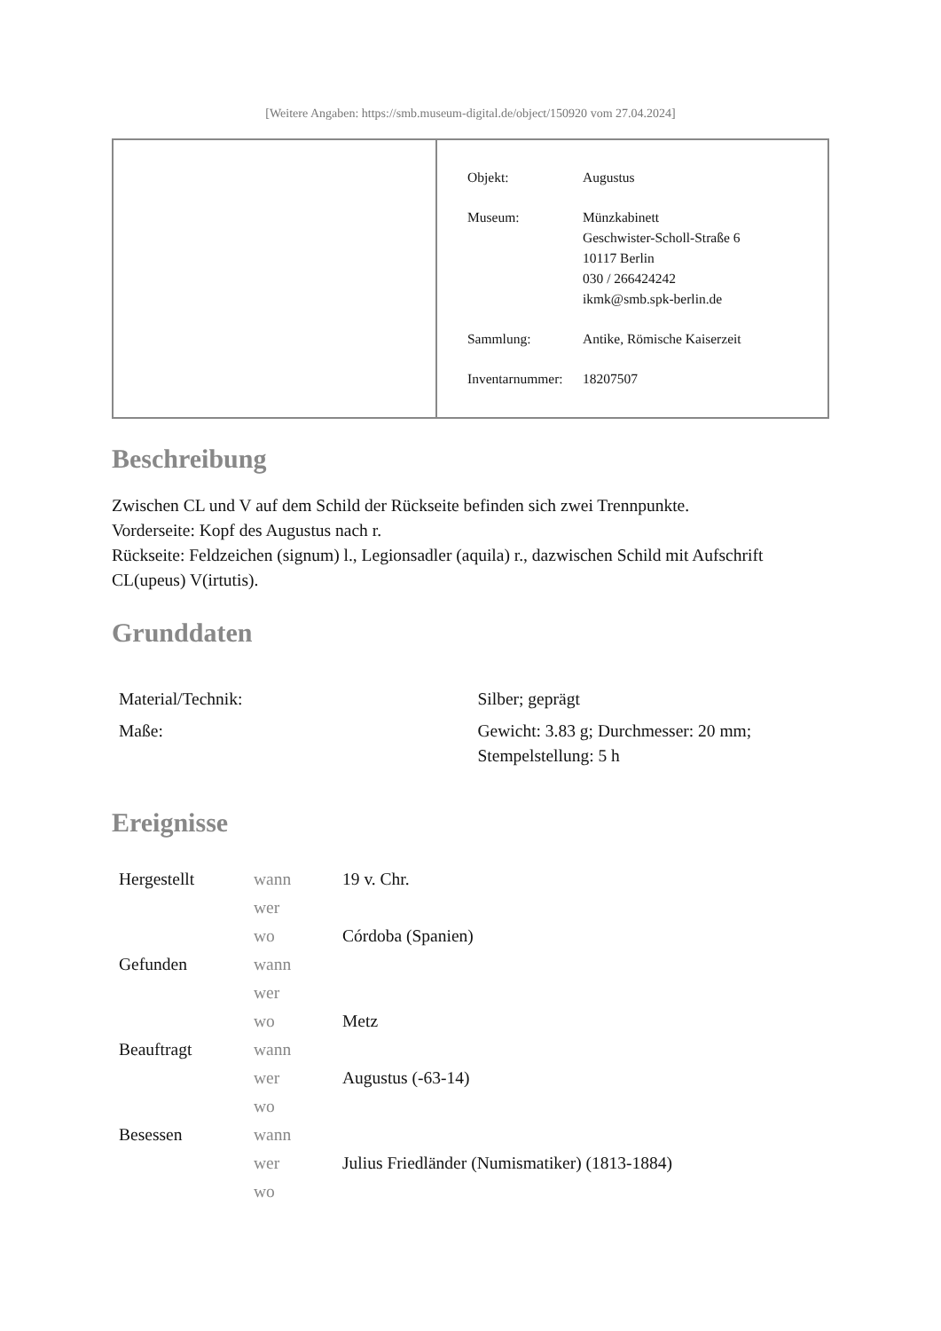[Weitere Angaben: https://smb.museum-digital.de/object/150920 vom 27.04.2024]
| Objekt: | Augustus |
| Museum: | Münzkabinett Geschwister-Scholl-Straße 6 10117 Berlin 030 / 266424242 ikmk@smb.spk-berlin.de |
| Sammlung: | Antike, Römische Kaiserzeit |
| Inventarnummer: | 18207507 |
Beschreibung
Zwischen CL und V auf dem Schild der Rückseite befinden sich zwei Trennpunkte.
Vorderseite: Kopf des Augustus nach r.
Rückseite: Feldzeichen (signum) l., Legionsadler (aquila) r., dazwischen Schild mit Aufschrift CL(upeus) V(irtutis).
Grunddaten
| Material/Technik: | Silber; geprägt |
| Maße: | Gewicht: 3.83 g; Durchmesser: 20 mm; Stempelstellung: 5 h |
Ereignisse
| Hergestellt | wann | 19 v. Chr. |
| | wer | |
| | wo | Córdoba (Spanien) |
| Gefunden | wann | |
| | wer | |
| | wo | Metz |
| Beauftragt | wann | |
| | wer | Augustus (-63-14) |
| | wo | |
| Besessen | wann | |
| | wer | Julius Friedländer (Numismatiker) (1813-1884) |
| | wo | |